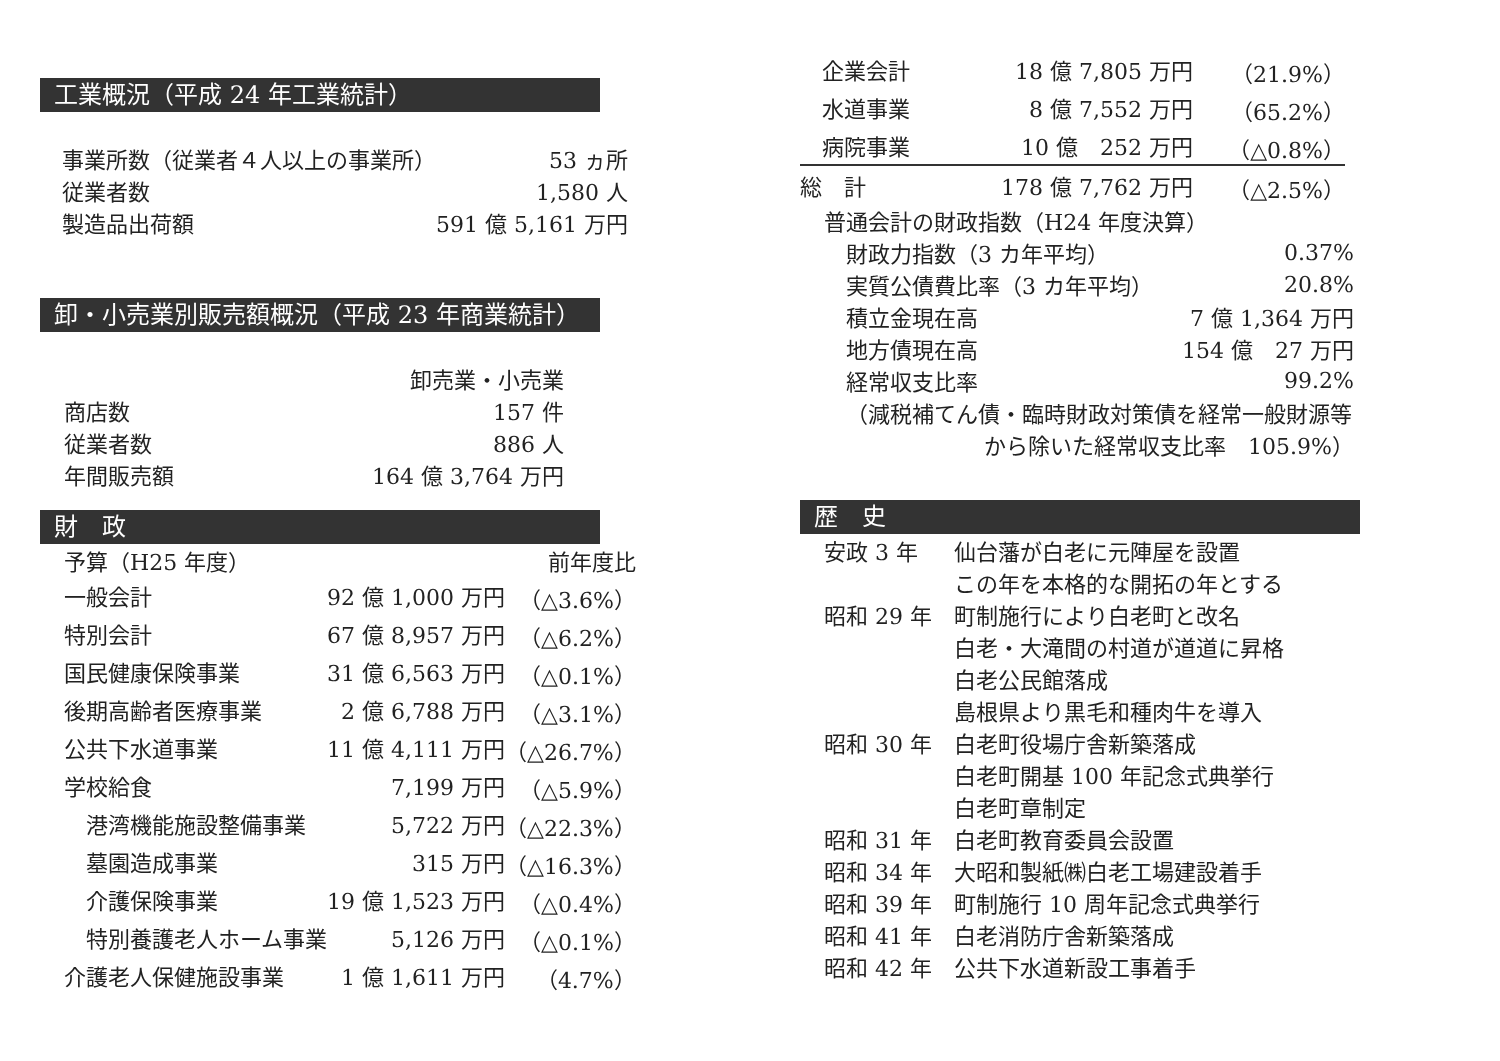工業概況（平成 24 年工業統計）
| 事業所数（従業者４人以上の事業所） | 53 ヵ所 |
| 従業者数 | 1,580 人 |
| 製造品出荷額 | 591 億 5,161 万円 |
卸・小売業別販売額概況（平成 23 年商業統計）
| | 卸売業・小売業 |
| 商店数 | 157 件 |
| 従業者数 | 886 人 |
| 年間販売額 | 164 億 3,764 万円 |
財　政
| 予算（H25 年度） | | 前年度比 |
| 一般会計 | 92 億 1,000 万円 | （△3.6%） |
| 特別会計 | 67 億 8,957 万円 | （△6.2%） |
| 国民健康保険事業 | 31 億 6,563 万円 | （△0.1%） |
| 後期高齢者医療事業 | 2 億 6,788 万円 | （△3.1%） |
| 公共下水道事業 | 11 億 4,111 万円 | （△26.7%） |
| 学校給食 | 7,199 万円 | （△5.9%） |
| 港湾機能施設整備事業 | 5,722 万円 | （△22.3%） |
| 墓園造成事業 | 315 万円 | （△16.3%） |
| 介護保険事業 | 19 億 1,523 万円 | （△0.4%） |
| 特別養護老人ホーム事業 | 5,126 万円 | （△0.1%） |
| 介護老人保健施設事業 | 1 億 1,611 万円 | （4.7%） |
| 企業会計 | 18 億 7,805 万円 | （21.9%） |
| 水道事業 | 8 億 7,552 万円 | （65.2%） |
| 病院事業 | 10 億 252 万円 | （△0.8%） |
| 総 計 | 178 億 7,762 万円 | （△2.5%） |
| 普通会計の財政指数（H24 年度決算） | |
| 財政力指数（3 カ年平均） | 0.37% |
| 実質公債費比率（3 カ年平均） | 20.8% |
| 積立金現在高 | 7 億 1,364 万円 |
| 地方債現在高 | 154 億 27 万円 |
| 経常収支比率 | 99.2% |
| （減税補てん債・臨時財政対策債を経常一般財源等 | |
| から除いた経常収支比率 105.9%） | |
歴　史
| 安政 3 年 | 仙台藩が白老に元陣屋を設置 |
| | この年を本格的な開拓の年とする |
| 昭和 29 年 | 町制施行により白老町と改名 |
| | 白老・大滝間の村道が道道に昇格 |
| | 白老公民館落成 |
| | 島根県より黒毛和種肉牛を導入 |
| 昭和 30 年 | 白老町役場庁舎新築落成 |
| | 白老町開基 100 年記念式典挙行 |
| | 白老町章制定 |
| 昭和 31 年 | 白老町教育委員会設置 |
| 昭和 34 年 | 大昭和製紙㈱白老工場建設着手 |
| 昭和 39 年 | 町制施行 10 周年記念式典挙行 |
| 昭和 41 年 | 白老消防庁舎新築落成 |
| 昭和 42 年 | 公共下水道新設工事着手 |